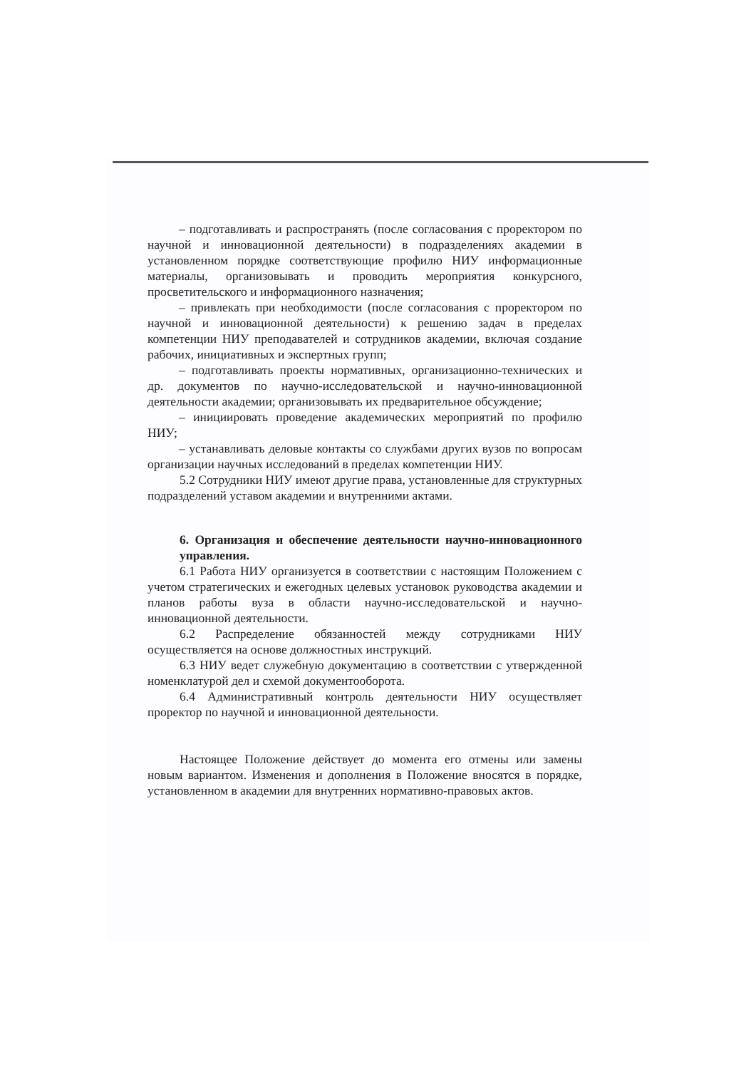– подготавливать и распространять (после согласования с проректором по научной и инновационной деятельности) в подразделениях академии в установленном порядке соответствующие профилю НИУ информационные материалы, организовывать и проводить мероприятия конкурсного, просветительского и информационного назначения;
– привлекать при необходимости (после согласования с проректором по научной и инновационной деятельности) к решению задач в пределах компетенции НИУ преподавателей и сотрудников академии, включая создание рабочих, инициативных и экспертных групп;
– подготавливать проекты нормативных, организационно-технических и др. документов по научно-исследовательской и научно-инновационной деятельности академии; организовывать их предварительное обсуждение;
– инициировать проведение академических мероприятий по профилю НИУ;
– устанавливать деловые контакты со службами других вузов по вопросам организации научных исследований в пределах компетенции НИУ.
5.2 Сотрудники НИУ имеют другие права, установленные для структурных подразделений уставом академии и внутренними актами.
6. Организация и обеспечение деятельности научно-инновационного управления.
6.1 Работа НИУ организуется в соответствии с настоящим Положением с учетом стратегических и ежегодных целевых установок руководства академии и планов работы вуза в области научно-исследовательской и научно-инновационной деятельности.
6.2 Распределение обязанностей между сотрудниками НИУ осуществляется на основе должностных инструкций.
6.3 НИУ ведет служебную документацию в соответствии с утвержденной номенклатурой дел и схемой документооборота.
6.4 Административный контроль деятельности НИУ осуществляет проректор по научной и инновационной деятельности.
Настоящее Положение действует до момента его отмены или замены новым вариантом. Изменения и дополнения в Положение вносятся в порядке, установленном в академии для внутренних нормативно-правовых актов.